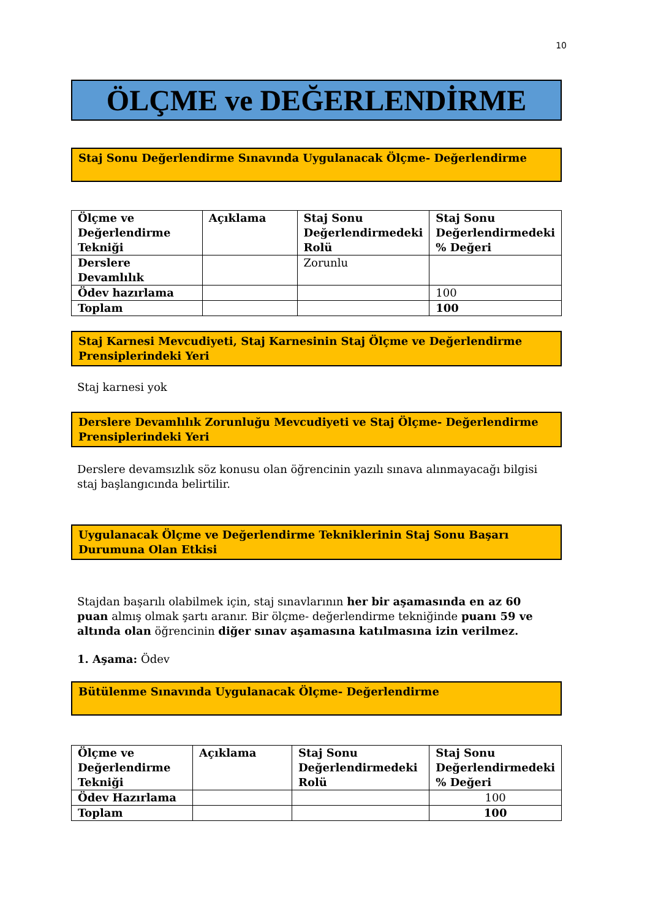10
ÖLÇME ve DEĞERLENDİRME
Staj Sonu Değerlendirme Sınavında Uygulanacak Ölçme- Değerlendirme
| Ölçme ve Değerlendirme Tekniği | Açıklama | Staj Sonu Değerlendirmedeki Rolü | Staj Sonu Değerlendirmedeki % Değeri |
| --- | --- | --- | --- |
| Derslere Devamlılık | | Zorunlu | |
| Ödev hazırlama | | | 100 |
| Toplam | | | 100 |
Staj Karnesi Mevcudiyeti, Staj Karnesinin Staj Ölçme ve Değerlendirme Prensiplerindeki Yeri
Staj karnesi yok
Derslere Devamlılık Zorunluğu Mevcudiyeti ve Staj Ölçme- Değerlendirme Prensiplerindeki Yeri
Derslere devamsızlık söz konusu olan öğrencinin yazılı sınava alınmayacağı bilgisi staj başlangıcında belirtilir.
Uygulanacak Ölçme ve Değerlendirme Tekniklerinin Staj Sonu Başarı Durumuna Olan Etkisi
Stajdan başarılı olabilmek için, staj sınavlarının her bir aşamasında en az 60 puan almış olmak şartı aranır. Bir ölçme- değerlendirme tekniğinde puanı 59 ve altında olan öğrencinin diğer sınav aşamasına katılmasına izin verilmez.
1. Aşama: Ödev
Bütülenme Sınavında Uygulanacak Ölçme- Değerlendirme
| Ölçme ve Değerlendirme Tekniği | Açıklama | Staj Sonu Değerlendirmedeki Rolü | Staj Sonu Değerlendirmedeki % Değeri |
| --- | --- | --- | --- |
| Ödev Hazırlama | | | 100 |
| Toplam | | | 100 |